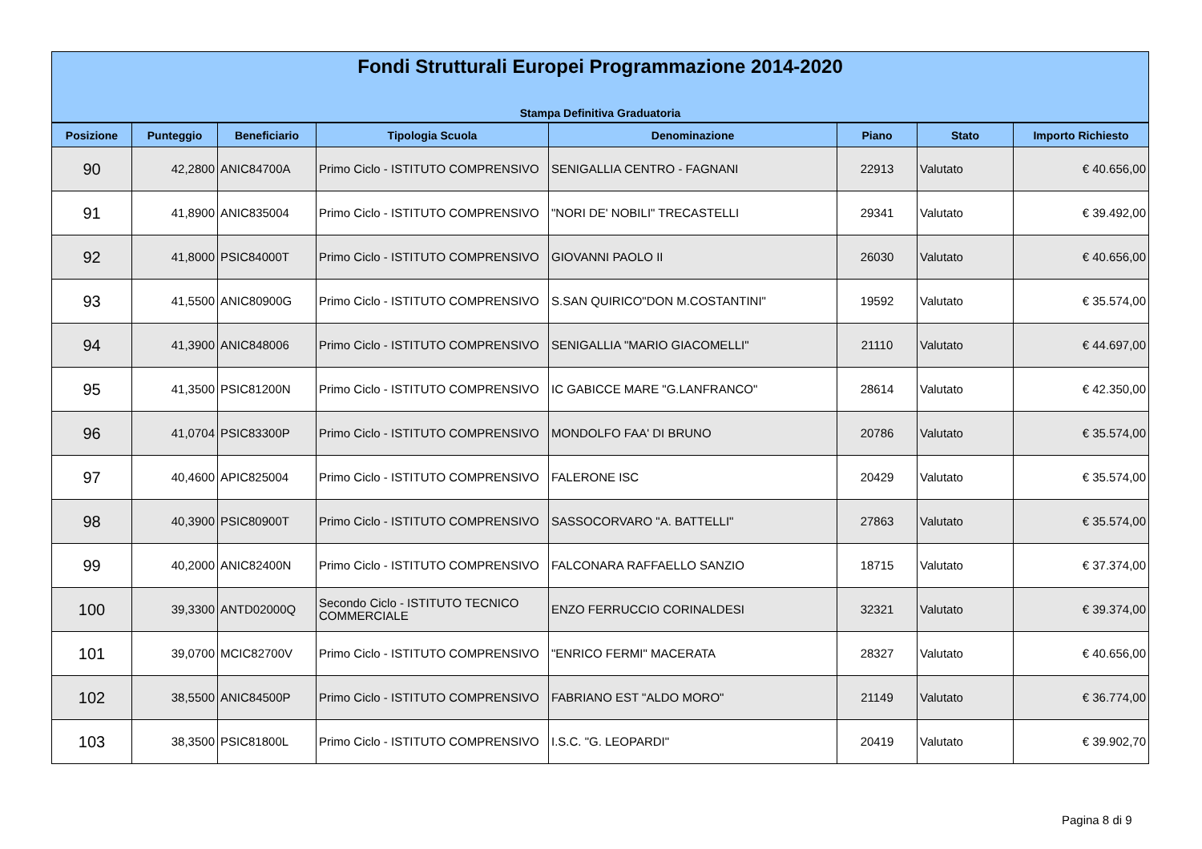Fondi Strutturali Europei Programmazione 2014-2020
Stampa Definitiva Graduatoria
| Posizione | Punteggio | Beneficiario | Tipologia Scuola | Denominazione | Piano | Stato | Importo Richiesto |
| --- | --- | --- | --- | --- | --- | --- | --- |
| 90 | 42,2800 | ANIC84700A | Primo Ciclo - ISTITUTO COMPRENSIVO | SENIGALLIA CENTRO - FAGNANI | 22913 | Valutato | € 40.656,00 |
| 91 | 41,8900 | ANIC835004 | Primo Ciclo - ISTITUTO COMPRENSIVO | "NORI DE' NOBILI" TRECASTELLI | 29341 | Valutato | € 39.492,00 |
| 92 | 41,8000 | PSIC84000T | Primo Ciclo - ISTITUTO COMPRENSIVO | GIOVANNI PAOLO II | 26030 | Valutato | € 40.656,00 |
| 93 | 41,5500 | ANIC80900G | Primo Ciclo - ISTITUTO COMPRENSIVO | S.SAN QUIRICO"DON M.COSTANTINI" | 19592 | Valutato | € 35.574,00 |
| 94 | 41,3900 | ANIC848006 | Primo Ciclo - ISTITUTO COMPRENSIVO | SENIGALLIA "MARIO GIACOMELLI" | 21110 | Valutato | € 44.697,00 |
| 95 | 41,3500 | PSIC81200N | Primo Ciclo - ISTITUTO COMPRENSIVO | IC GABICCE MARE "G.LANFRANCO" | 28614 | Valutato | € 42.350,00 |
| 96 | 41,0704 | PSIC83300P | Primo Ciclo - ISTITUTO COMPRENSIVO | MONDOLFO FAA' DI BRUNO | 20786 | Valutato | € 35.574,00 |
| 97 | 40,4600 | APIC825004 | Primo Ciclo - ISTITUTO COMPRENSIVO | FALERONE ISC | 20429 | Valutato | € 35.574,00 |
| 98 | 40,3900 | PSIC80900T | Primo Ciclo - ISTITUTO COMPRENSIVO | SASSOCORVARO "A. BATTELLI" | 27863 | Valutato | € 35.574,00 |
| 99 | 40,2000 | ANIC82400N | Primo Ciclo - ISTITUTO COMPRENSIVO | FALCONARA RAFFAELLO SANZIO | 18715 | Valutato | € 37.374,00 |
| 100 | 39,3300 | ANTD02000Q | Secondo Ciclo - ISTITUTO TECNICO COMMERCIALE | ENZO FERRUCCIO CORINALDESI | 32321 | Valutato | € 39.374,00 |
| 101 | 39,0700 | MCIC82700V | Primo Ciclo - ISTITUTO COMPRENSIVO | "ENRICO FERMI" MACERATA | 28327 | Valutato | € 40.656,00 |
| 102 | 38,5500 | ANIC84500P | Primo Ciclo - ISTITUTO COMPRENSIVO | FABRIANO EST "ALDO MORO" | 21149 | Valutato | € 36.774,00 |
| 103 | 38,3500 | PSIC81800L | Primo Ciclo - ISTITUTO COMPRENSIVO | I.S.C. "G. LEOPARDI" | 20419 | Valutato | € 39.902,70 |
Pagina 8 di 9